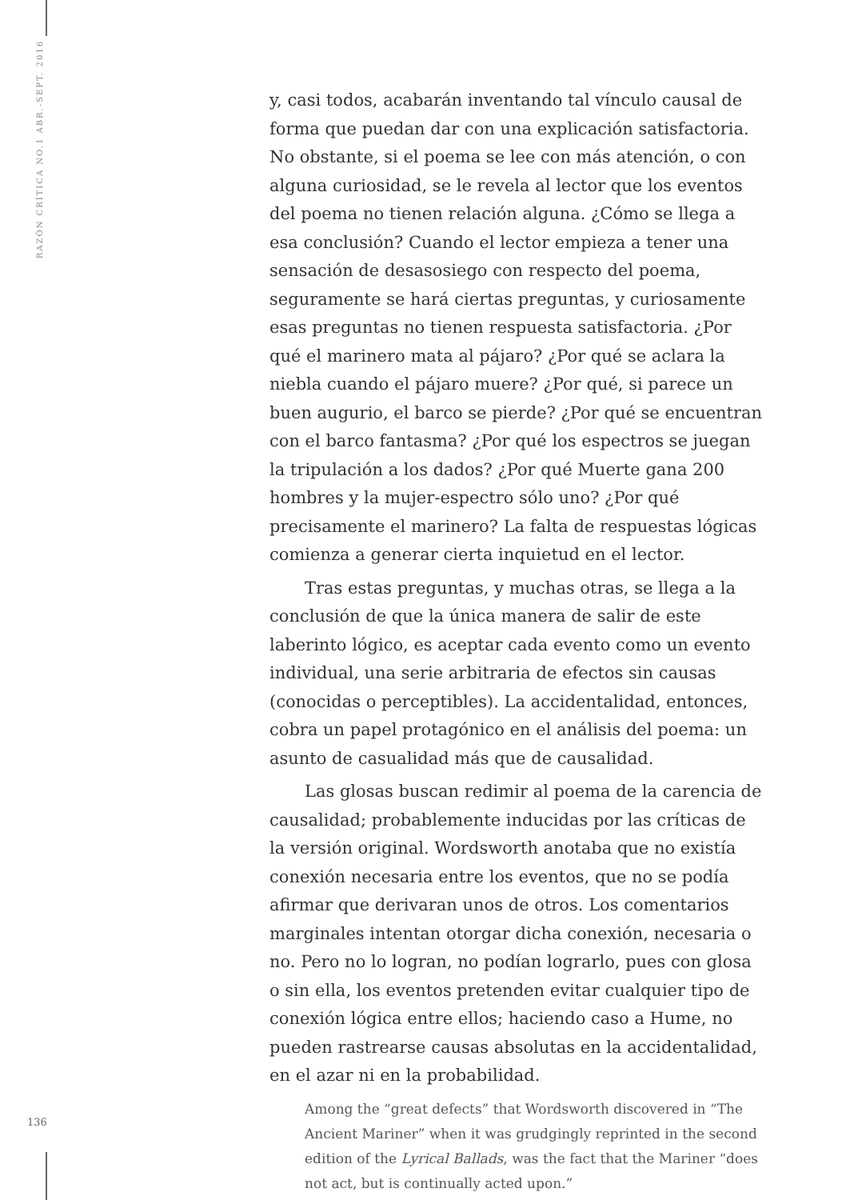RAZÓN CRÍTICA NO.1 ABR.-SEPT. 2016
y, casi todos, acabarán inventando tal vínculo causal de forma que puedan dar con una explicación satisfactoria. No obstante, si el poema se lee con más atención, o con alguna curiosidad, se le revela al lector que los eventos del poema no tienen relación alguna. ¿Cómo se llega a esa conclusión? Cuando el lector empieza a tener una sensación de desasosiego con respecto del poema, seguramente se hará ciertas preguntas, y curiosamente esas preguntas no tienen respuesta satisfactoria. ¿Por qué el marinero mata al pájaro? ¿Por qué se aclara la niebla cuando el pájaro muere? ¿Por qué, si parece un buen augurio, el barco se pierde? ¿Por qué se encuentran con el barco fantasma? ¿Por qué los espectros se juegan la tripulación a los dados? ¿Por qué Muerte gana 200 hombres y la mujer-espectro sólo uno? ¿Por qué precisamente el marinero? La falta de respuestas lógicas comienza a generar cierta inquietud en el lector.
Tras estas preguntas, y muchas otras, se llega a la conclusión de que la única manera de salir de este laberinto lógico, es aceptar cada evento como un evento individual, una serie arbitraria de efectos sin causas (conocidas o perceptibles). La accidentalidad, entonces, cobra un papel protagónico en el análisis del poema: un asunto de casualidad más que de causalidad.
Las glosas buscan redimir al poema de la carencia de causalidad; probablemente inducidas por las críticas de la versión original. Wordsworth anotaba que no existía conexión necesaria entre los eventos, que no se podía afirmar que derivaran unos de otros. Los comentarios marginales intentan otorgar dicha conexión, necesaria o no. Pero no lo logran, no podían lograrlo, pues con glosa o sin ella, los eventos pretenden evitar cualquier tipo de conexión lógica entre ellos; haciendo caso a Hume, no pueden rastrearse causas absolutas en la accidentalidad, en el azar ni en la probabilidad.
Among the “great defects” that Wordsworth discovered in “The Ancient Mariner” when it was grudgingly reprinted in the second edition of the Lyrical Ballads, was the fact that the Mariner “does not act, but is continually acted upon.”
136